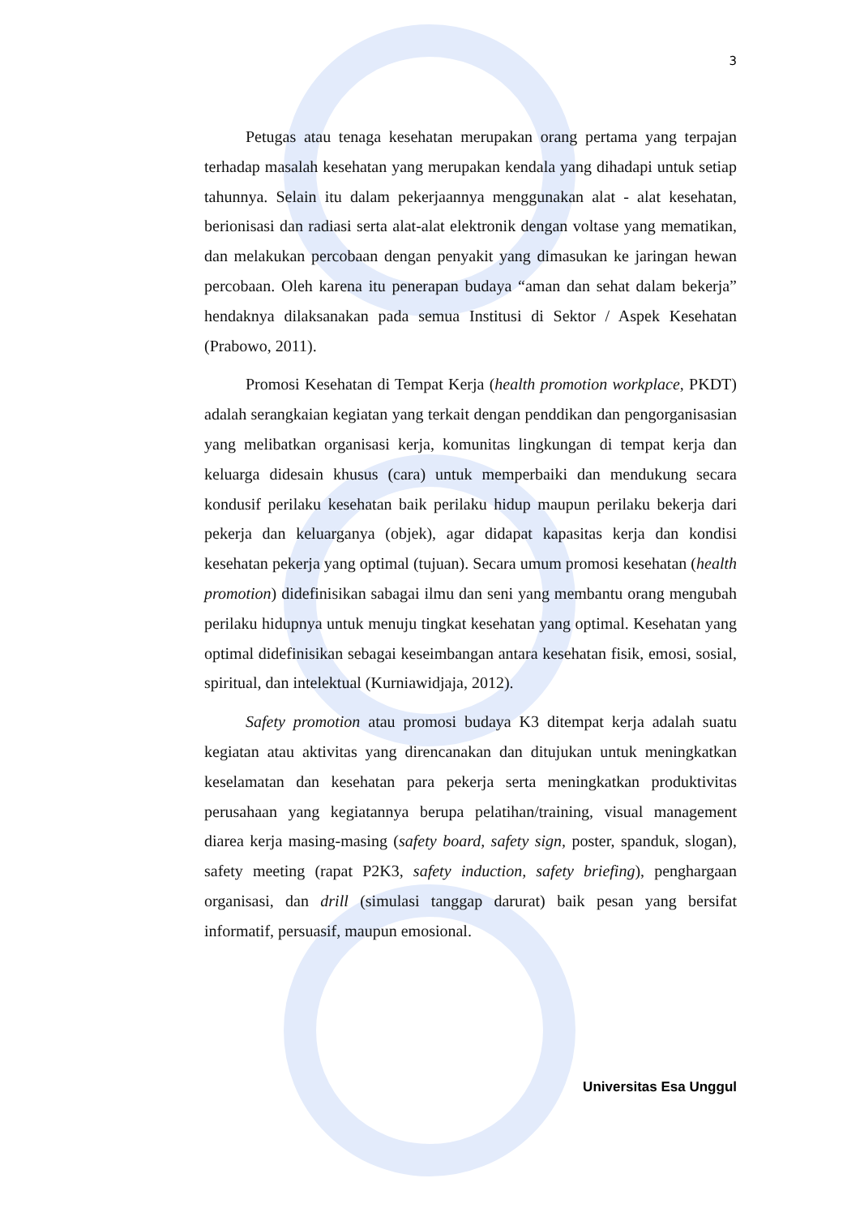3
Petugas atau tenaga kesehatan merupakan orang pertama yang terpajan terhadap masalah kesehatan yang merupakan kendala yang dihadapi untuk setiap tahunnya. Selain itu dalam pekerjaannya menggunakan alat - alat kesehatan, berionisasi dan radiasi serta alat-alat elektronik dengan voltase yang mematikan, dan melakukan percobaan dengan penyakit yang dimasukan ke jaringan hewan percobaan. Oleh karena itu penerapan budaya “aman dan sehat dalam bekerja” hendaknya dilaksanakan pada semua Institusi di Sektor / Aspek Kesehatan (Prabowo, 2011).
Promosi Kesehatan di Tempat Kerja (health promotion workplace, PKDT) adalah serangkaian kegiatan yang terkait dengan penddikan dan pengorganisasian yang melibatkan organisasi kerja, komunitas lingkungan di tempat kerja dan keluarga didesain khusus (cara) untuk memperbaiki dan mendukung secara kondusif perilaku kesehatan baik perilaku hidup maupun perilaku bekerja dari pekerja dan keluarganya (objek), agar didapat kapasitas kerja dan kondisi kesehatan pekerja yang optimal (tujuan). Secara umum promosi kesehatan (health promotion) didefinisikan sabagai ilmu dan seni yang membantu orang mengubah perilaku hidupnya untuk menuju tingkat kesehatan yang optimal. Kesehatan yang optimal didefinisikan sebagai keseimbangan antara kesehatan fisik, emosi, sosial, spiritual, dan intelektual (Kurniawidjaja, 2012).
Safety promotion atau promosi budaya K3 ditempat kerja adalah suatu kegiatan atau aktivitas yang direncanakan dan ditujukan untuk meningkatkan keselamatan dan kesehatan para pekerja serta meningkatkan produktivitas perusahaan yang kegiatannya berupa pelatihan/training, visual management diarea kerja masing-masing (safety board, safety sign, poster, spanduk, slogan), safety meeting (rapat P2K3, safety induction, safety briefing), penghargaan organisasi, dan drill (simulasi tanggap darurat) baik pesan yang bersifat informatif, persuasif, maupun emosional.
Universitas Esa Unggul